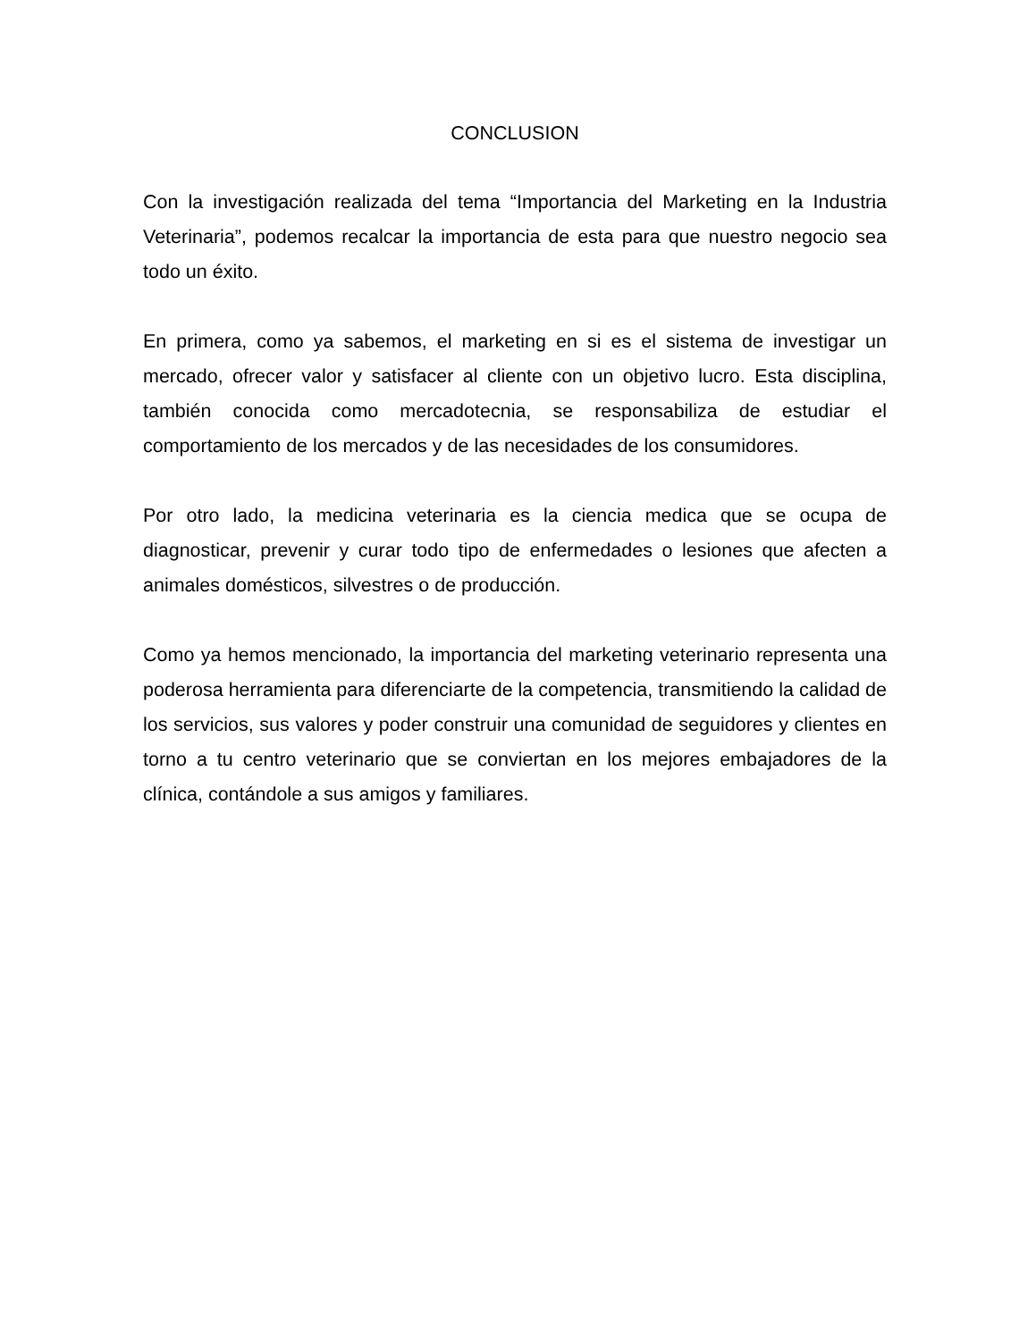CONCLUSION
Con la investigación realizada del tema “Importancia del Marketing en la Industria Veterinaria”, podemos recalcar la importancia de esta para que nuestro negocio sea todo un éxito.
En primera, como ya sabemos, el marketing en si es el sistema de investigar un mercado, ofrecer valor y satisfacer al cliente con un objetivo lucro. Esta disciplina, también conocida como mercadotecnia, se responsabiliza de estudiar el comportamiento de los mercados y de las necesidades de los consumidores.
Por otro lado, la medicina veterinaria es la ciencia medica que se ocupa de diagnosticar, prevenir y curar todo tipo de enfermedades o lesiones que afecten a animales domésticos, silvestres o de producción.
Como ya hemos mencionado, la importancia del marketing veterinario representa una poderosa herramienta para diferenciarte de la competencia, transmitiendo la calidad de los servicios, sus valores y poder construir una comunidad de seguidores y clientes en torno a tu centro veterinario que se conviertan en los mejores embajadores de la clínica, contándole a sus amigos y familiares.